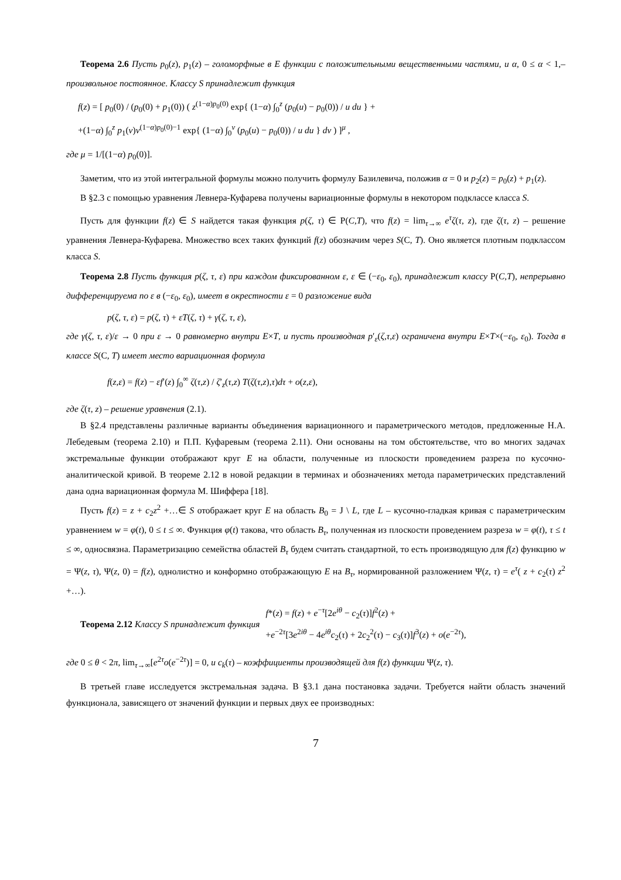Теорема 2.6 Пусть p<sub>0</sub>(z), p<sub>1</sub>(z) – голоморфные в E функции с положительными вещественными частями, и α, 0 ≤ α < 1,– произвольное постоянное. Классу S принадлежит функция
f(z) = [ p<sub>0</sub>(0) / (p<sub>0</sub>(0) + p<sub>1</sub>(0)) ( z<sup>(1−α)p<sub>0</sub>(0)</sup> exp{ (1−α) ∫<sub>0</sub><sup>z</sup> (p<sub>0</sub>(u) − p<sub>0</sub>(0)) / u du } +
+(1−α) ∫<sub>0</sub><sup>z</sup> p<sub>1</sub>(v)v<sup>(1−α)p<sub>0</sub>(0)−1</sup> exp{ (1−α) ∫<sub>0</sub><sup>v</sup> (p<sub>0</sub>(u) − p<sub>0</sub>(0)) / u du } dv ) ]<sup>μ</sup> ,
где μ = 1/[(1−α) p<sub>0</sub>(0)].
Заметим, что из этой интегральной формулы можно получить формулу Базилевича, положив α = 0 и p<sub>2</sub>(z) = p<sub>0</sub>(z) + p<sub>1</sub>(z).
В §2.3 с помощью уравнения Левнера-Куфарева получены вариационные формулы в некотором подклассе класса S.
Пусть для функции f(z) ∈ S найдется такая функция p(ζ, τ) ∈ Р(C,T), что f(z) = lim<sub>τ→∞</sub> e<sup>τ</sup>ζ(τ, z), где ζ(τ, z) – решение уравнения Левнера-Куфарева. Множество всех таких функций f(z) обозначим через S(C, T). Оно является плотным подклассом класса S.
Теорема 2.8 Пусть функция p(ζ, τ, ε) при каждом фиксированном ε, ε ∈ (−ε<sub>0</sub>, ε<sub>0</sub>), принадлежит классу Р(C,T), непрерывно дифференцируема по ε в (−ε<sub>0</sub>, ε<sub>0</sub>), имеет в окрестности ε = 0 разложение вида
p(ζ, τ, ε) = p(ζ, τ) + εT(ζ, τ) + γ(ζ, τ, ε),
где γ(ζ, τ, ε)/ε → 0 при ε → 0 равномерно внутри E×T, и пусть производная p′<sub>ε</sub>(ζ,τ,ε) ограничена внутри E×T×(−ε<sub>0</sub>, ε<sub>0</sub>). Тогда в классе S(C, T) имеет место вариационная формула
f(z,ε) = f(z) − εf′(z) ∫<sub>0</sub><sup>∞</sup> ζ(τ,z) / ζ′<sub>z</sub>(τ,z) T(ζ(τ,z),τ)dτ + o(z,ε),
где ζ(τ, z) – решение уравнения (2.1).
В §2.4 представлены различные варианты объединения вариационного и параметрического методов, предложенные Н.А. Лебедевым (теорема 2.10) и П.П. Куфаревым (теорема 2.11). Они основаны на том обстоятельстве, что во многих задачах экстремальные функции отображают круг E на области, полученные из плоскости проведением разреза по кусочно-аналитической кривой. В теореме 2.12 в новой редакции в терминах и обозначениях метода параметрических представлений дана одна вариационная формула М. Шиффера [18].
Пусть f(z) = z + c<sub>2</sub>z<sup>2</sup> +…∈ S отображает круг E на область B<sub>0</sub> = J \ L, где L – кусочно-гладкая кривая с параметрическим уравнением w = φ(t), 0 ≤ t ≤ ∞. Функция φ(t) такова, что область B<sub>τ</sub>, полученная из плоскости проведением разреза w = φ(t), τ ≤ t ≤ ∞, односвязна. Параметризацию семейства областей B<sub>τ</sub> будем считать стандартной, то есть производящую для f(z) функцию w = Ψ(z, τ), Ψ(z, 0) = f(z), однолистно и конформно отображающую E на B<sub>τ</sub>, нормированной разложением Ψ(z, τ) = e<sup>τ</sup>( z + c<sub>2</sub>(τ) z<sup>2</sup> +…).
Теорема 2.12 Классу S принадлежит функция
f*(z) = f(z) + e<sup>−τ</sup>[2e<sup>iθ</sup> − c<sub>2</sub>(τ)]f<sup>2</sup>(z) +
+e<sup>−2τ</sup>[3e<sup>2iθ</sup> − 4e<sup>iθ</sup>c<sub>2</sub>(τ) + 2c<sub>2</sub><sup>2</sup>(τ) − c<sub>3</sub>(τ)]f<sup>3</sup>(z) + o(e<sup>−2τ</sup>),
где 0 ≤ θ < 2π, lim<sub>τ→∞</sub>[e<sup>2τ</sup>o(e<sup>−2τ</sup>)] = 0, и c<sub>k</sub>(τ) – коэффициенты производящей для f(z) функции Ψ(z, τ).
В третьей главе исследуется экстремальная задача. В §3.1 дана постановка задачи. Требуется найти область значений функционала, зависящего от значений функции и первых двух ее производных:
7